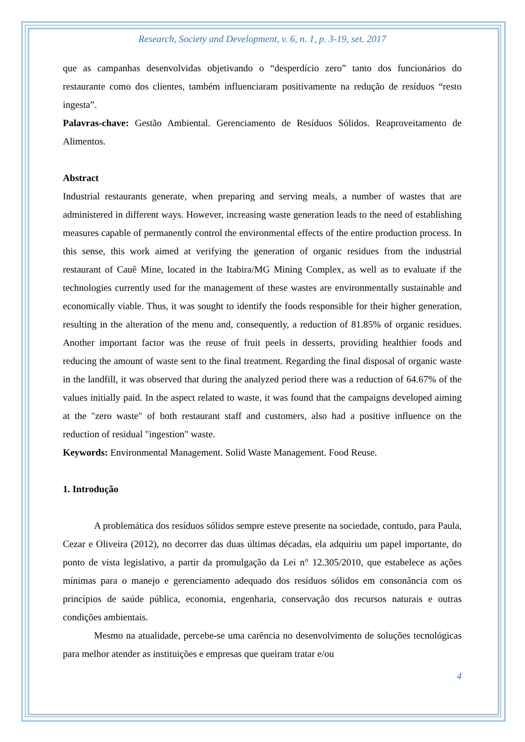Research, Society and Development, v. 6, n. 1, p. 3-19, set. 2017
que as campanhas desenvolvidas objetivando o “desperdício zero” tanto dos funcionários do restaurante como dos clientes, também influenciaram positivamente na redução de resíduos “resto ingesta”.
Palavras-chave: Gestão Ambiental. Gerenciamento de Resíduos Sólidos. Reaproveitamento de Alimentos.
Abstract
Industrial restaurants generate, when preparing and serving meals, a number of wastes that are administered in different ways. However, increasing waste generation leads to the need of establishing measures capable of permanently control the environmental effects of the entire production process. In this sense, this work aimed at verifying the generation of organic residues from the industrial restaurant of Cauê Mine, located in the Itabira/MG Mining Complex, as well as to evaluate if the technologies currently used for the management of these wastes are environmentally sustainable and economically viable. Thus, it was sought to identify the foods responsible for their higher generation, resulting in the alteration of the menu and, consequently, a reduction of 81.85% of organic residues. Another important factor was the reuse of fruit peels in desserts, providing healthier foods and reducing the amount of waste sent to the final treatment. Regarding the final disposal of organic waste in the landfill, it was observed that during the analyzed period there was a reduction of 64.67% of the values initially paid. In the aspect related to waste, it was found that the campaigns developed aiming at the "zero waste" of both restaurant staff and customers, also had a positive influence on the reduction of residual "ingestion" waste.
Keywords: Environmental Management. Solid Waste Management. Food Reuse.
1. Introdução
A problemática dos resíduos sólidos sempre esteve presente na sociedade, contudo, para Paula, Cezar e Oliveira (2012), no decorrer das duas últimas décadas, ela adquiriu um papel importante, do ponto de vista legislativo, a partir da promulgação da Lei n° 12.305/2010, que estabelece as ações mínimas para o manejo e gerenciamento adequado dos resíduos sólidos em consonância com os princípios de saúde pública, economia, engenharia, conservação dos recursos naturais e outras condições ambientais.
Mesmo na atualidade, percebe-se uma carência no desenvolvimento de soluções tecnológicas para melhor atender as instituições e empresas que queiram tratar e/ou
4